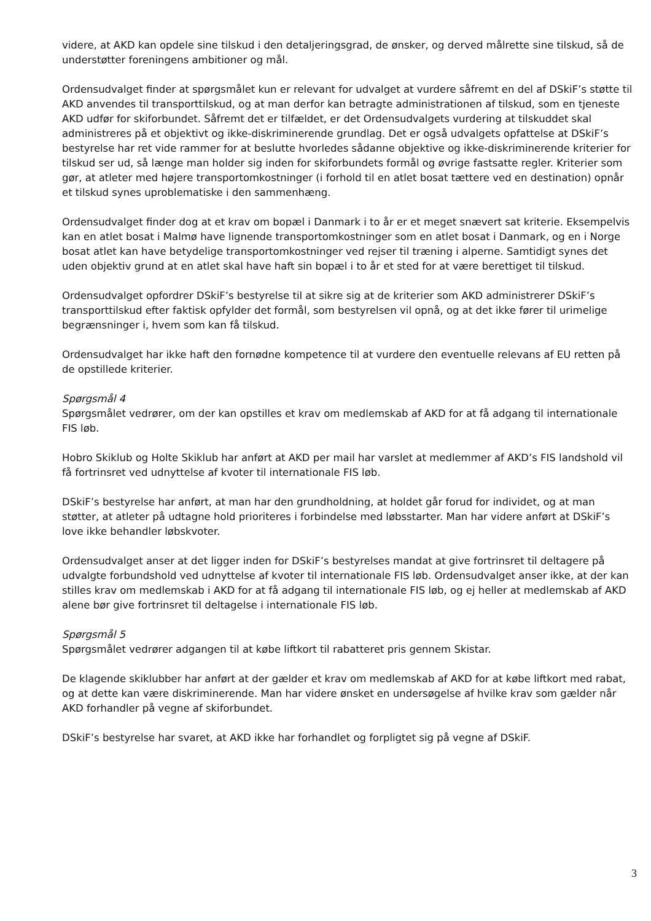videre, at AKD kan opdele sine tilskud i den detaljeringsgrad, de ønsker, og derved målrette sine tilskud, så de understøtter foreningens ambitioner og mål.
Ordensudvalget finder at spørgsmålet kun er relevant for udvalget at vurdere såfremt en del af DSkiF’s støtte til AKD anvendes til transporttilskud, og at man derfor kan betragte administrationen af tilskud, som en tjeneste AKD udfør for skiforbundet. Såfremt det er tilfældet, er det Ordensudvalgets vurdering at tilskuddet skal administreres på et objektivt og ikke-diskriminerende grundlag. Det er også udvalgets opfattelse at DSkiF’s bestyrelse har ret vide rammer for at beslutte hvorledes sådanne objektive og ikke-diskriminerende kriterier for tilskud ser ud, så længe man holder sig inden for skiforbundets formål og øvrige fastsatte regler. Kriterier som gør, at atleter med højere transportomkostninger (i forhold til en atlet bosat tættere ved en destination) opnår et tilskud synes uproblematiske i den sammenhæng.
Ordensudvalget finder dog at et krav om bopæl i Danmark i to år er et meget snævert sat kriterie. Eksempelvis kan en atlet bosat i Malmø have lignende transportomkostninger som en atlet bosat i Danmark, og en i Norge bosat atlet kan have betydelige transportomkostninger ved rejser til træning i alperne. Samtidigt synes det uden objektiv grund at en atlet skal have haft sin bopæl i to år et sted for at være berettiget til tilskud.
Ordensudvalget opfordrer DSkiF’s bestyrelse til at sikre sig at de kriterier som AKD administrerer DSkiF’s transporttilskud efter faktisk opfylder det formål, som bestyrelsen vil opnå, og at det ikke fører til urimelige begrænsninger i, hvem som kan få tilskud.
Ordensudvalget har ikke haft den fornødne kompetence til at vurdere den eventuelle relevans af EU retten på de opstillede kriterier.
Spørgsmål 4
Spørgsmålet vedrører, om der kan opstilles et krav om medlemskab af AKD for at få adgang til internationale FIS løb.
Hobro Skiklub og Holte Skiklub har anført at AKD per mail har varslet at medlemmer af AKD’s FIS landshold vil få fortrinsret ved udnyttelse af kvoter til internationale FIS løb.
DSkiF’s bestyrelse har anført, at man har den grundholdning, at holdet går forud for individet, og at man støtter, at atleter på udtagne hold prioriteres i forbindelse med løbsstarter. Man har videre anført at DSkiF’s love ikke behandler løbskvoter.
Ordensudvalget anser at det ligger inden for DSkiF’s bestyrelses mandat at give fortrinsret til deltagere på udvalgte forbundshold ved udnyttelse af kvoter til internationale FIS løb. Ordensudvalget anser ikke, at der kan stilles krav om medlemskab i AKD for at få adgang til internationale FIS løb, og ej heller at medlemskab af AKD alene bør give fortrinsret til deltagelse i internationale FIS løb.
Spørgsmål 5
Spørgsmålet vedrører adgangen til at købe liftkort til rabatteret pris gennem Skistar.
De klagende skiklubber har anført at der gælder et krav om medlemskab af AKD for at købe liftkort med rabat, og at dette kan være diskriminerende. Man har videre ønsket en undersøgelse af hvilke krav som gælder når AKD forhandler på vegne af skiforbundet.
DSkiF’s bestyrelse har svaret, at AKD ikke har forhandlet og forpligtet sig på vegne af DSkiF.
3